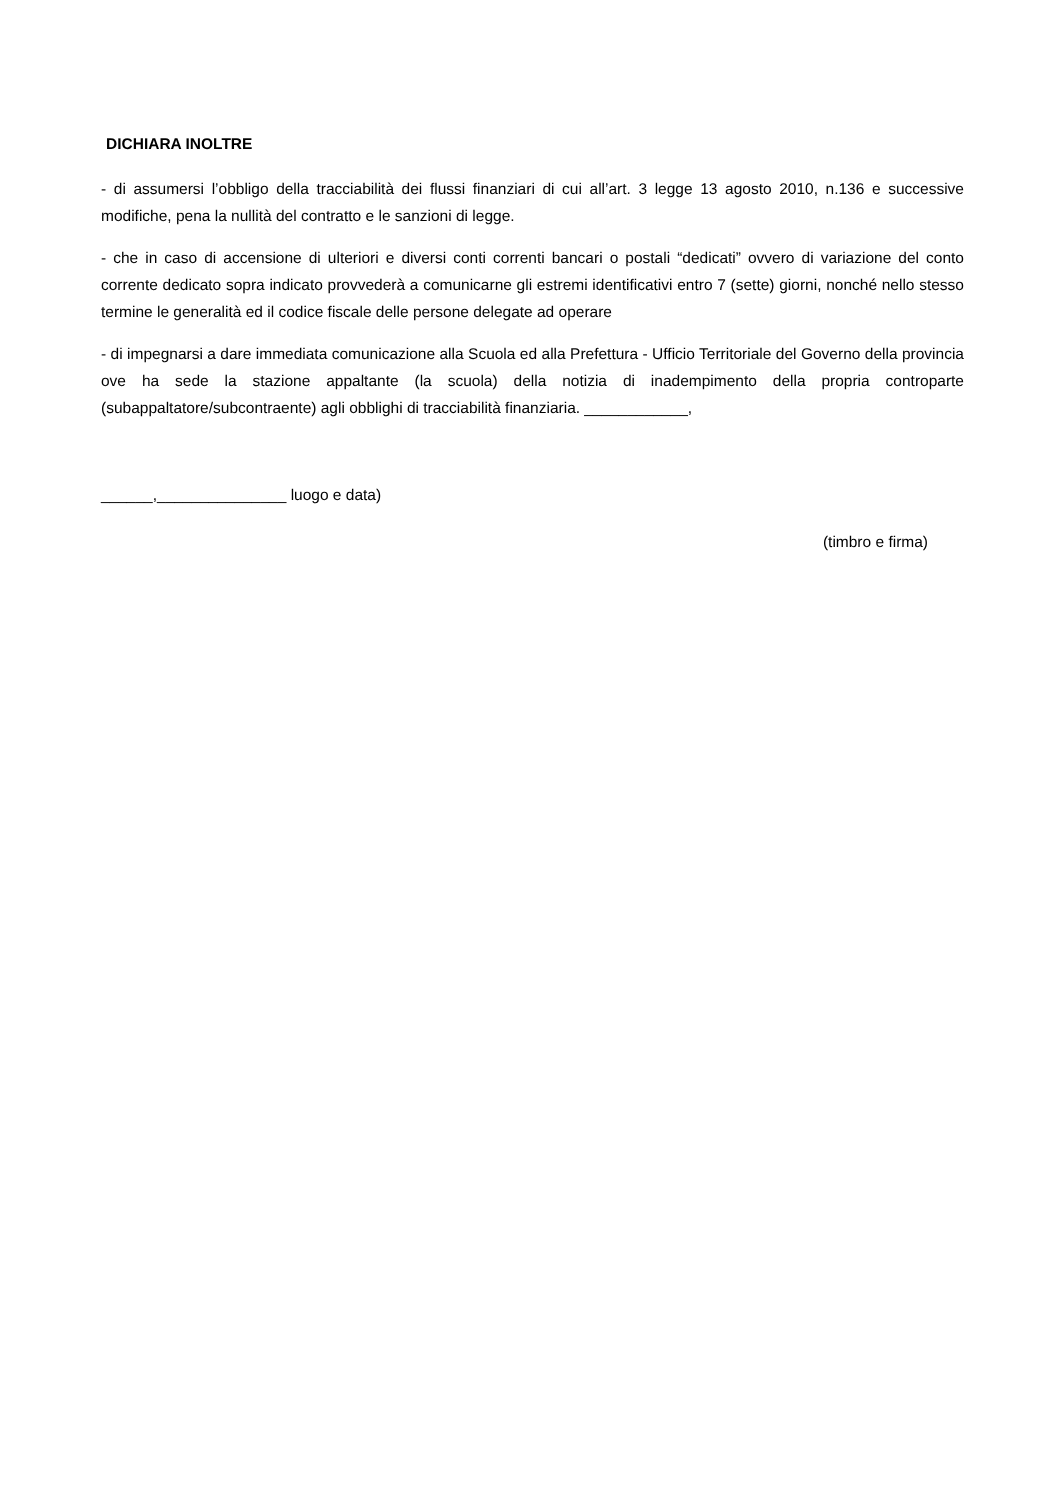DICHIARA INOLTRE
- di assumersi l’obbligo della tracciabilità dei flussi finanziari di cui all’art. 3 legge 13 agosto 2010, n.136 e successive modifiche, pena la nullità del contratto e le sanzioni di legge.
- che in caso di accensione di ulteriori e diversi conti correnti bancari o postali “dedicati” ovvero di variazione del conto corrente dedicato sopra indicato provvederà a comunicarne gli estremi identificativi entro 7 (sette) giorni, nonché nello stesso termine le generalità ed il codice fiscale delle persone delegate ad operare
- di impegnarsi a dare immediata comunicazione alla Scuola ed alla Prefettura - Ufficio Territoriale del Governo della provincia ove ha sede la stazione appaltante (la scuola) della notizia di inadempimento della propria controparte (subappaltatore/subcontraente) agli obblighi di tracciabilità finanziaria. ____________,
______,_______________ luogo e data)
(timbro e firma)